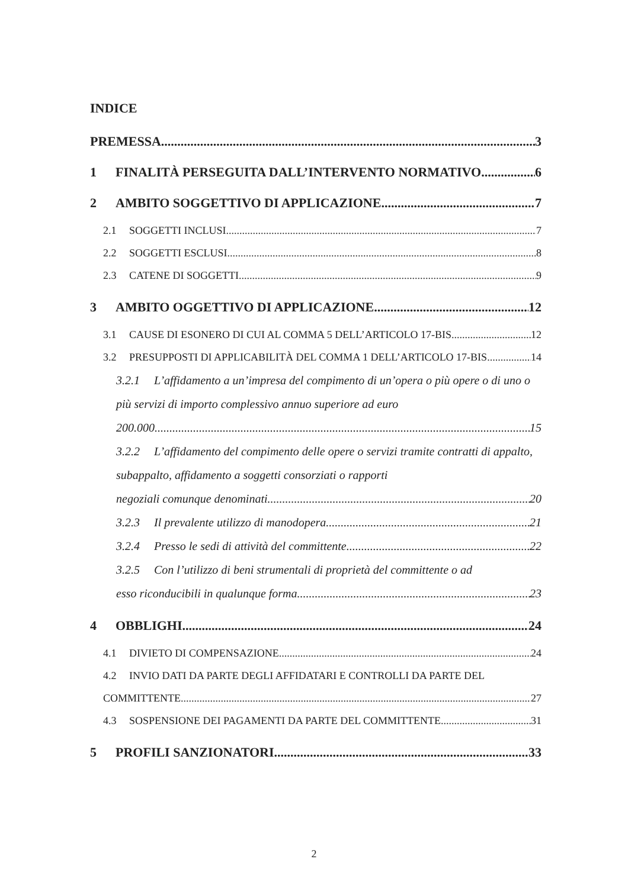INDICE
PREMESSA 3
1 FINALITÀ PERSEGUITA DALL’INTERVENTO NORMATIVO 6
2 AMBITO SOGGETTIVO DI APPLICAZIONE 7
2.1 SOGGETTI INCLUSI 7
2.2 SOGGETTI ESCLUSI 8
2.3 CATENE DI SOGGETTI 9
3 AMBITO OGGETTIVO DI APPLICAZIONE 12
3.1 CAUSE DI ESONERO DI CUI AL COMMA 5 DELL’ARTICOLO 17-BIS 12
3.2 PRESUPPOSTI DI APPLICABILITÀ DEL COMMA 1 DELL’ARTICOLO 17-BIS 14
3.2.1 L’affidamento a un’impresa del compimento di un’opera o più opere o di uno o più servizi di importo complessivo annuo superiore ad euro
200.000 15
3.2.2 L’affidamento del compimento delle opere o servizi tramite contratti di appalto, subappalto, affidamento a soggetti consorziati o rapporti
negoziali comunque denominati 20
3.2.3 Il prevalente utilizzo di manodopera 21
3.2.4 Presso le sedi di attività del committente 22
3.2.5 Con l’utilizzo di beni strumentali di proprietà del committente o ad
esso riconducibili in qualunque forma 23
4 OBBLIGHI 24
4.1 DIVIETO DI COMPENSAZIONE 24
4.2 INVIO DATI DA PARTE DEGLI AFFIDATARI E CONTROLLI DA PARTE DEL
COMMITTENTE 27
4.3 SOSPENSIONE DEI PAGAMENTI DA PARTE DEL COMMITTENTE 31
5 PROFILI SANZIONATORI 33
2